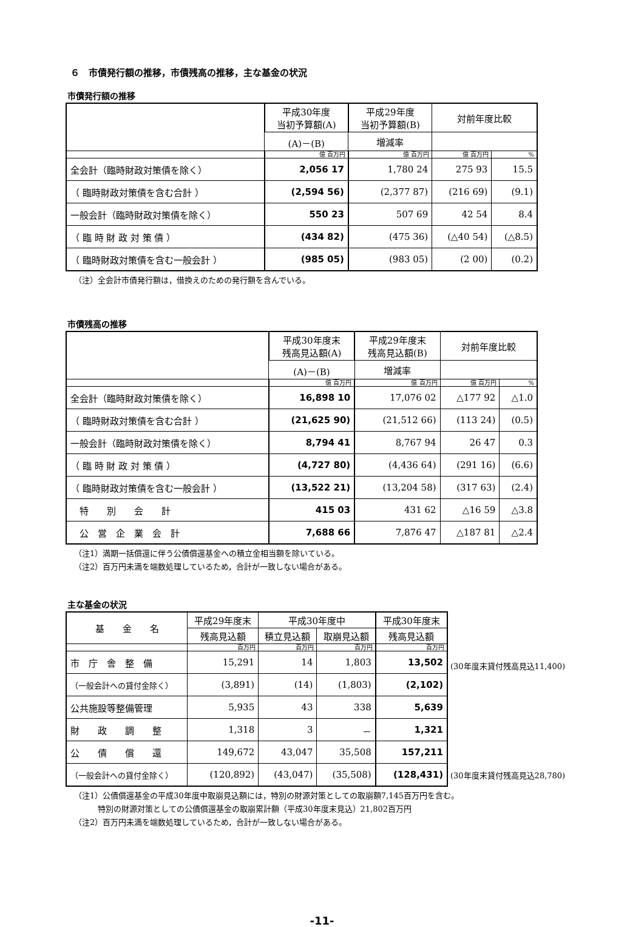６　市債発行額の推移，市債残高の推移，主な基金の状況
市債発行額の推移
| | 平成30年度 当初予算額(A) | 平成29年度 当初予算額(B) | 対前年度比較 | |
| --- | --- | --- | --- | --- |
| | (A)－(B) | 増減率 | | |
| | 億 百万円 | 億 百万円 | 億 百万円 | % |
| 全会計（臨時財政対策債を除く） | 2,056 17 | 1,780 24 | 275 93 | 15.5 |
| （ 臨時財政対策債を含む合計 ） | (2,594 56) | (2,377 87) | (216 69) | (9.1) |
| 一般会計（臨時財政対策債を除く） | 550 23 | 507 69 | 42 54 | 8.4 |
| （ 臨 時 財 政 対 策 債 ） | (434 82) | (475 36) | (△40 54) | (△8.5) |
| （ 臨時財政対策債を含む一般会計 ） | (985 05) | (983 05) | (2 00) | (0.2) |
（注）全会計市債発行額は，借換えのための発行額を含んでいる。
市債残高の推移
| | 平成30年度末 残高見込額(A) | 平成29年度末 残高見込額(B) | 対前年度比較 | |
| --- | --- | --- | --- | --- |
| | (A)－(B) | 増減率 | | |
| | 億 百万円 | 億 百万円 | 億 百万円 | % |
| 全会計（臨時財政対策債を除く） | 16,898 10 | 17,076 02 | △177 92 | △1.0 |
| （ 臨時財政対策債を含む合計 ） | (21,625 90) | (21,512 66) | (113 24) | (0.5) |
| 一般会計（臨時財政対策債を除く） | 8,794 41 | 8,767 94 | 26 47 | 0.3 |
| （ 臨 時 財 政 対 策 債 ） | (4,727 80) | (4,436 64) | (291 16) | (6.6) |
| （ 臨時財政対策債を含む一般会計 ） | (13,522 21) | (13,204 58) | (317 63) | (2.4) |
| 特 別 会 計 | 415 03 | 431 62 | △16 59 | △3.8 |
| 公 営 企 業 会 計 | 7,688 66 | 7,876 47 | △187 81 | △2.4 |
（注1）満期一括償還に伴う公債償還基金への積立金相当額を除いている。
（注2）百万円未満を端数処理しているため，合計が一致しない場合がある。
主な基金の状況
| 基 金 名 | 平成29年度末 | 平成30年度中 | | 平成30年度末 |
| --- | --- | --- | --- | --- |
| | 残高見込額 | 積立見込額 | 取崩見込額 | 残高見込額 |
| | 百万円 | 百万円 | 百万円 | 百万円 |
| 市 庁 舎 整 備 | 15,291 | 14 | 1,803 | 13,502 |
| （一般会計への貸付金除く） | (3,891) | (14) | (1,803) | (2,102) |
| 公共施設等整備管理 | 5,935 | 43 | 338 | 5,639 |
| 財 政 調 整 | 1,318 | 3 | － | 1,321 |
| 公 債 償 還 | 149,672 | 43,047 | 35,508 | 157,211 |
| （一般会計への貸付金除く） | (120,892) | (43,047) | (35,508) | (128,431) |
(30年度末貸付残高見込11,400)
(30年度末貸付残高見込28,780)
（注1）公債償還基金の平成30年度中取崩見込額には，特別の財源対策としての取崩額7,145百万円を含む。
　　　特別の財源対策としての公債償還基金の取崩累計額（平成30年度末見込）21,802百万円
（注2）百万円未満を端数処理しているため，合計が一致しない場合がある。
-11-